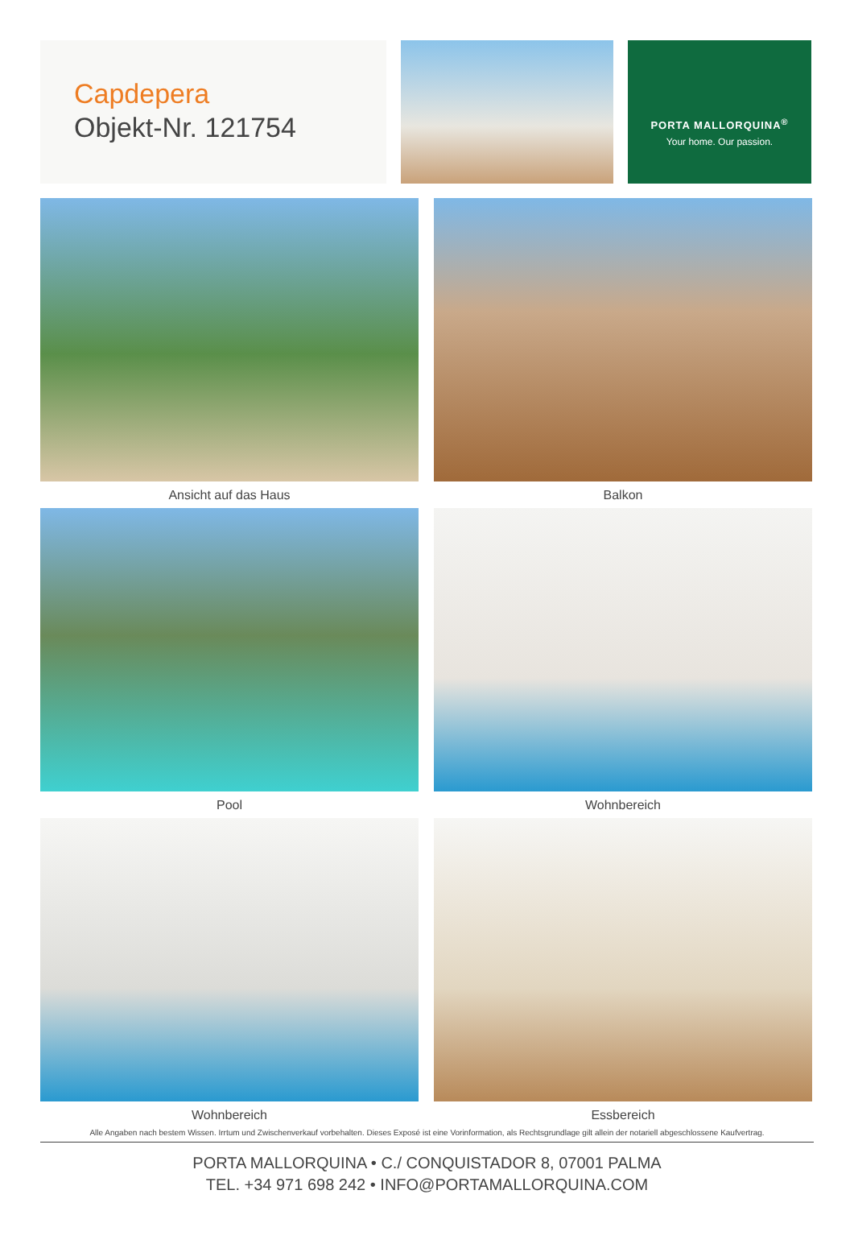Capdepera
Objekt-Nr. 121754
PORTA MALLORQUINA<sup>®</sup>
Your home. Our passion.
Ansicht auf das Haus
Balkon
Pool
Wohnbereich
Wohnbereich
Essbereich
Alle Angaben nach bestem Wissen. Irrtum und Zwischenverkauf vorbehalten. Dieses Exposé ist eine Vorinformation, als Rechtsgrundlage gilt allein der notariell abgeschlossene Kaufvertrag.
PORTA MALLORQUINA • C./ CONQUISTADOR 8, 07001 PALMA
TEL. +34 971 698 242 • INFO@PORTAMALLORQUINA.COM